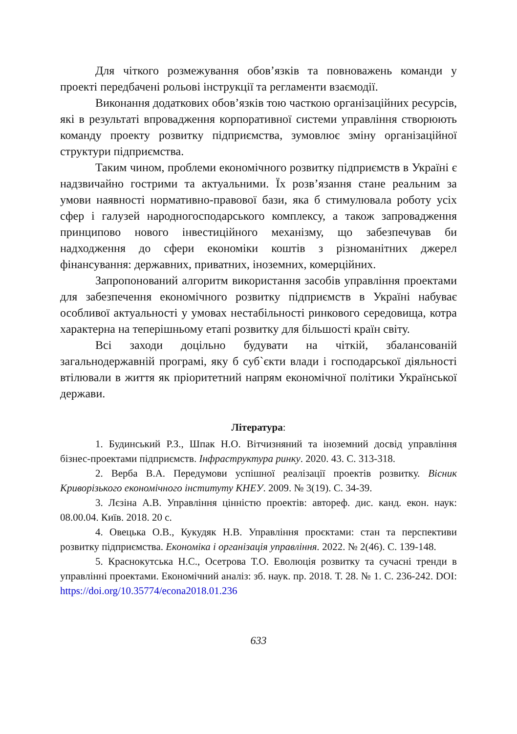Для чіткого розмежування обов’язків та повноважень команди у проекті передбачені рольові інструкції та регламенти взаємодії.
Виконання додаткових обов’язків тою часткою організаційних ресурсів, які в результаті впровадження корпоративної системи управління створюють команду проекту розвитку підприємства, зумовлює зміну організаційної структури підприємства.
Таким чином, проблеми економічного розвитку підприємств в Україні є надзвичайно гострими та актуальними. Їх розв’язання стане реальним за умови наявності нормативно-правової бази, яка б стимулювала роботу усіх сфер і галузей народногосподарського комплексу, а також запровадження принципово нового інвестиційного механізму, що забезпечував би надходження до сфери економіки коштів з різноманітних джерел фінансування: державних, приватних, іноземних, комерційних.
Запропонований алгоритм використання засобів управління проектами для забезпечення економічного розвитку підприємств в Україні набуває особливої актуальності у умовах нестабільності ринкового середовища, котра характерна на теперішньому етапі розвитку для більшості країн світу.
Всі заходи доцільно будувати на чіткій, збалансованій загальнодержавній програмі, яку б суб`єкти влади і господарської діяльності втілювали в життя як пріоритетний напрям економічної політики Української держави.
Література:
1. Будинський Р.З., Шпак Н.О. Вітчизняний та іноземний досвід управління бізнес-проектами підприємств. Інфраструктура ринку. 2020. 43. С. 313-318.
2. Верба В.А. Передумови успішної реалізації проектів розвитку. Вісник Криворізького економічного інституту КНЕУ. 2009. № 3(19). С. 34-39.
3. Лєзіна А.В. Управління цінністю проектів: автореф. дис. канд. екон. наук: 08.00.04. Київ. 2018. 20 с.
4. Овецька О.В., Кукудяк Н.В. Управління проєктами: стан та перспективи розвитку підприємства. Економіка і організація управління. 2022. № 2(46). С. 139-148.
5. Краснокутська Н.С., Осетрова Т.О. Еволюція розвитку та сучасні тренди в управлінні проектами. Економічний аналіз: зб. наук. пр. 2018. Т. 28. № 1. С. 236-242. DOI: https://doi.org/10.35774/econa2018.01.236
633